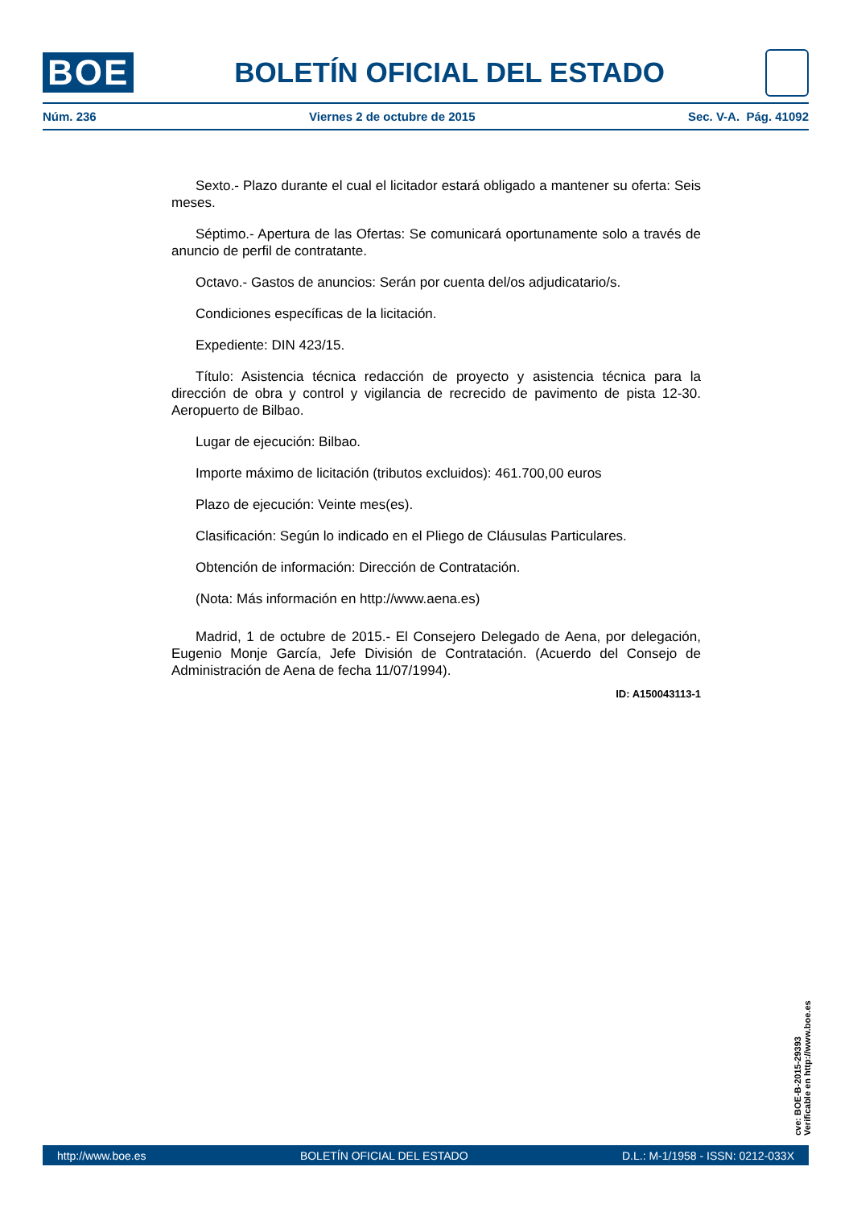BOE BOLETÍN OFICIAL DEL ESTADO
Núm. 236 Viernes 2 de octubre de 2015 Sec. V-A. Pág. 41092
Sexto.- Plazo durante el cual el licitador estará obligado a mantener su oferta: Seis meses.
Séptimo.- Apertura de las Ofertas: Se comunicará oportunamente solo a través de anuncio de perfil de contratante.
Octavo.- Gastos de anuncios: Serán por cuenta del/os adjudicatario/s.
Condiciones específicas de la licitación.
Expediente: DIN 423/15.
Título: Asistencia técnica redacción de proyecto y asistencia técnica para la dirección de obra y control y vigilancia de recrecido de pavimento de pista 12-30. Aeropuerto de Bilbao.
Lugar de ejecución: Bilbao.
Importe máximo de licitación (tributos excluidos): 461.700,00 euros
Plazo de ejecución: Veinte mes(es).
Clasificación: Según lo indicado en el Pliego de Cláusulas Particulares.
Obtención de información: Dirección de Contratación.
(Nota: Más información en http://www.aena.es)
Madrid, 1 de octubre de 2015.- El Consejero Delegado de Aena, por delegación, Eugenio Monje García, Jefe División de Contratación. (Acuerdo del Consejo de Administración de Aena de fecha 11/07/1994).
ID: A150043113-1
cve: BOE-B-2015-29393
Verificable en http://www.boe.es
http://www.boe.es BOLETÍN OFICIAL DEL ESTADO D.L.: M-1/1958 - ISSN: 0212-033X